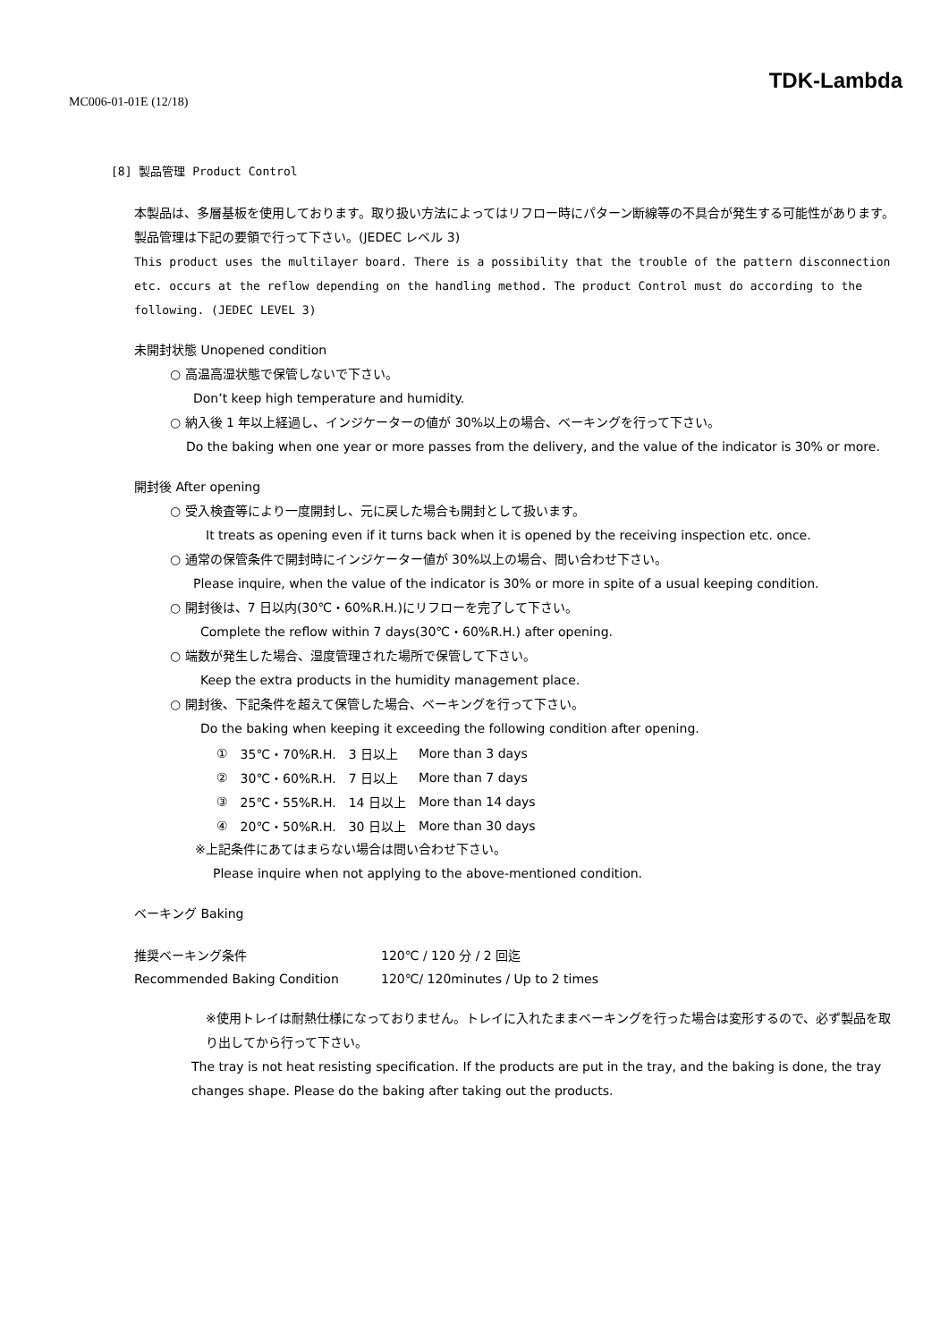TDK-Lambda
MC006-01-01E (12/18)
[8] 製品管理 Product Control
本製品は、多層基板を使用しております。取り扱い方法によってはリフロー時にパターン断線等の不具合が発生する可能性があります。製品管理は下記の要領で行って下さい。(JEDEC レベル 3)
This product uses the multilayer board. There is a possibility that the trouble of the pattern disconnection etc. occurs at the reflow depending on the handling method. The product Control must do according to the following. (JEDEC LEVEL 3)
未開封状態 Unopened condition
○ 高温高湿状態で保管しないで下さい。
Don’t keep high temperature and humidity.
○ 納入後 1 年以上経過し、インジケーターの値が 30%以上の場合、ベーキングを行って下さい。
Do the baking when one year or more passes from the delivery, and the value of the indicator is 30% or more.
開封後 After opening
○ 受入検査等により一度開封し、元に戻した場合も開封として扱います。
It treats as opening even if it turns back when it is opened by the receiving inspection etc. once.
○ 通常の保管条件で開封時にインジケーター値が 30%以上の場合、問い合わせ下さい。
Please inquire, when the value of the indicator is 30% or more in spite of a usual keeping condition.
○ 開封後は、7 日以内(30℃・60%R.H.)にリフローを完了して下さい。
Complete the reflow within 7 days(30℃・60%R.H.) after opening.
○ 端数が発生した場合、湿度管理された場所で保管して下さい。
Keep the extra products in the humidity management place.
○ 開封後、下記条件を超えて保管した場合、ベーキングを行って下さい。
Do the baking when keeping it exceeding the following condition after opening.
| ① | 35℃・70%R.H. | 3 日以上 | More than 3 days |
| ② | 30℃・60%R.H. | 7 日以上 | More than 7 days |
| ③ | 25℃・55%R.H. | 14 日以上 | More than 14 days |
| ④ | 20℃・50%R.H. | 30 日以上 | More than 30 days |
※上記条件にあてはまらない場合は問い合わせ下さい。
Please inquire when not applying to the above-mentioned condition.
ベーキング Baking
| 推奨ベーキング条件 | 120℃ / 120 分 / 2 回迄 |
| Recommended Baking Condition | 120℃/ 120minutes / Up to 2 times |
※使用トレイは耐熱仕様になっておりません。トレイに入れたままベーキングを行った場合は変形するので、必ず製品を取り出してから行って下さい。
The tray is not heat resisting specification. If the products are put in the tray, and the baking is done, the tray changes shape. Please do the baking after taking out the products.